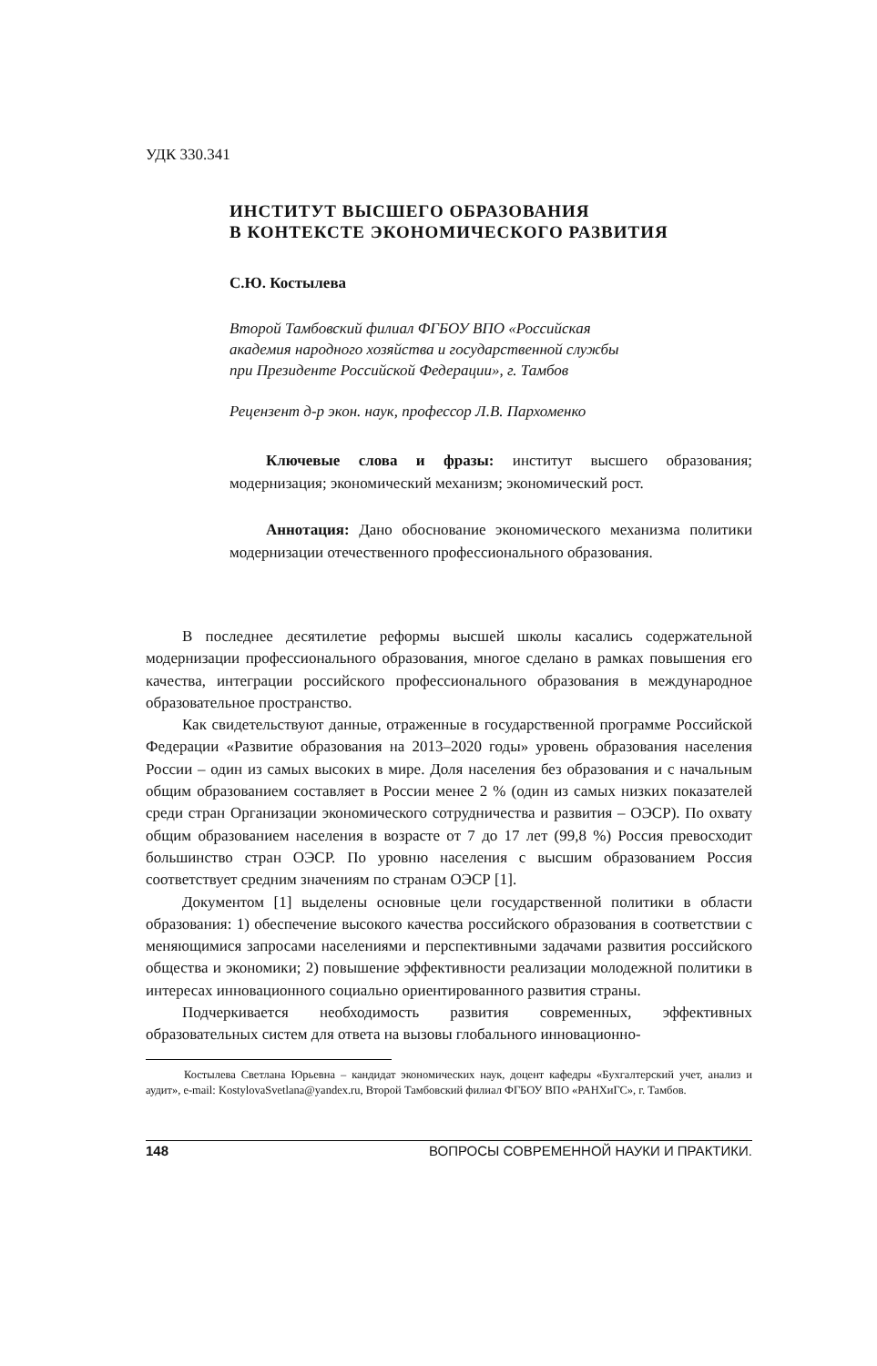УДК 330.341
ИНСТИТУТ ВЫСШЕГО ОБРАЗОВАНИЯ
В КОНТЕКСТЕ ЭКОНОМИЧЕСКОГО РАЗВИТИЯ
С.Ю. Костылева
Второй Тамбовский филиал ФГБОУ ВПО «Российская
академия народного хозяйства и государственной службы
при Президенте Российской Федерации», г. Тамбов
Рецензент д-р экон. наук, профессор Л.В. Пархоменко
Ключевые слова и фразы: институт высшего образования; модернизация; экономический механизм; экономический рост.
Аннотация: Дано обоснование экономического механизма политики модернизации отечественного профессионального образования.
В последнее десятилетие реформы высшей школы касались содержательной модернизации профессионального образования, многое сделано в рамках повышения его качества, интеграции российского профессионального образования в международное образовательное пространство.
Как свидетельствуют данные, отраженные в государственной программе Российской Федерации «Развитие образования на 2013–2020 годы» уровень образования населения России – один из самых высоких в мире. Доля населения без образования и с начальным общим образованием составляет в России менее 2 % (один из самых низких показателей среди стран Организации экономического сотрудничества и развития – ОЭСР). По охвату общим образованием населения в возрасте от 7 до 17 лет (99,8 %) Россия превосходит большинство стран ОЭСР. По уровню населения с высшим образованием Россия соответствует средним значениям по странам ОЭСР [1].
Документом [1] выделены основные цели государственной политики в области образования: 1) обеспечение высокого качества российского образования в соответствии с меняющимися запросами населениями и перспективными задачами развития российского общества и экономики; 2) повышение эффективности реализации молодежной политики в интересах инновационного социально ориентированного развития страны.
Подчеркивается необходимость развития современных, эффективных образовательных систем для ответа на вызовы глобального инновационно-
Костылева Светлана Юрьевна – кандидат экономических наук, доцент кафедры «Бухгалтерский учет, анализ и аудит», e-mail: KostylovaSvetlana@yandex.ru, Второй Тамбовский филиал ФГБОУ ВПО «РАНХиГС», г. Тамбов.
148 ВОПРОСЫ СОВРЕМЕННОЙ НАУКИ И ПРАКТИКИ.